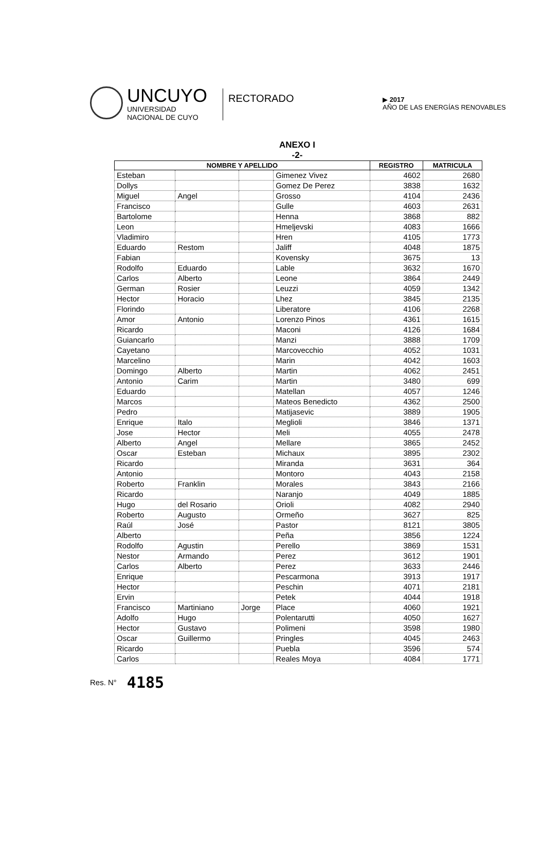UNCUYO
UNIVERSIDAD
NACIONAL DE CUYO
RECTORADO
▶ 2017
AÑO DE LAS ENERGÍAS RENOVABLES
ANEXO I
-2-
| NOMBRE Y APELLIDO | | | | REGISTRO | MATRICULA |
| --- | --- | --- | --- | --- | --- |
| Esteban | | | Gimenez Vivez | 4602 | 2680 |
| Dollys | | | Gomez De Perez | 3838 | 1632 |
| Miguel | Angel | | Grosso | 4104 | 2436 |
| Francisco | | | Gulle | 4603 | 2631 |
| Bartolome | | | Henna | 3868 | 882 |
| Leon | | | Hmeljevski | 4083 | 1666 |
| Vladimiro | | | Hren | 4105 | 1773 |
| Eduardo | Restom | | Jaliff | 4048 | 1875 |
| Fabian | | | Kovensky | 3675 | 13 |
| Rodolfo | Eduardo | | Lable | 3632 | 1670 |
| Carlos | Alberto | | Leone | 3864 | 2449 |
| German | Rosier | | Leuzzi | 4059 | 1342 |
| Hector | Horacio | | Lhez | 3845 | 2135 |
| Florindo | | | Liberatore | 4106 | 2268 |
| Amor | Antonio | | Lorenzo Pinos | 4361 | 1615 |
| Ricardo | | | Maconi | 4126 | 1684 |
| Guiancarlo | | | Manzi | 3888 | 1709 |
| Cayetano | | | Marcovecchio | 4052 | 1031 |
| Marcelino | | | Marin | 4042 | 1603 |
| Domingo | Alberto | | Martin | 4062 | 2451 |
| Antonio | Carim | | Martin | 3480 | 699 |
| Eduardo | | | Matellan | 4057 | 1246 |
| Marcos | | | Mateos Benedicto | 4362 | 2500 |
| Pedro | | | Matijasevic | 3889 | 1905 |
| Enrique | Italo | | Meglioli | 3846 | 1371 |
| Jose | Hector | | Meli | 4055 | 2478 |
| Alberto | Angel | | Mellare | 3865 | 2452 |
| Oscar | Esteban | | Michaux | 3895 | 2302 |
| Ricardo | | | Miranda | 3631 | 364 |
| Antonio | | | Montoro | 4043 | 2158 |
| Roberto | Franklin | | Morales | 3843 | 2166 |
| Ricardo | | | Naranjo | 4049 | 1885 |
| Hugo | del Rosario | | Orioli | 4082 | 2940 |
| Roberto | Augusto | | Ormeño | 3627 | 825 |
| Raúl | José | | Pastor | 8121 | 3805 |
| Alberto | | | Peña | 3856 | 1224 |
| Rodolfo | Agustin | | Perello | 3869 | 1531 |
| Nestor | Armando | | Perez | 3612 | 1901 |
| Carlos | Alberto | | Perez | 3633 | 2446 |
| Enrique | | | Pescarmona | 3913 | 1917 |
| Hector | | | Peschin | 4071 | 2181 |
| Ervin | | | Petek | 4044 | 1918 |
| Francisco | Martiniano | Jorge | Place | 4060 | 1921 |
| Adolfo | Hugo | | Polentarutti | 4050 | 1627 |
| Hector | Gustavo | | Polimeni | 3598 | 1980 |
| Oscar | Guillermo | | Pringles | 4045 | 2463 |
| Ricardo | | | Puebla | 3596 | 574 |
| Carlos | | | Reales Moya | 4084 | 1771 |
Res. N° 4185